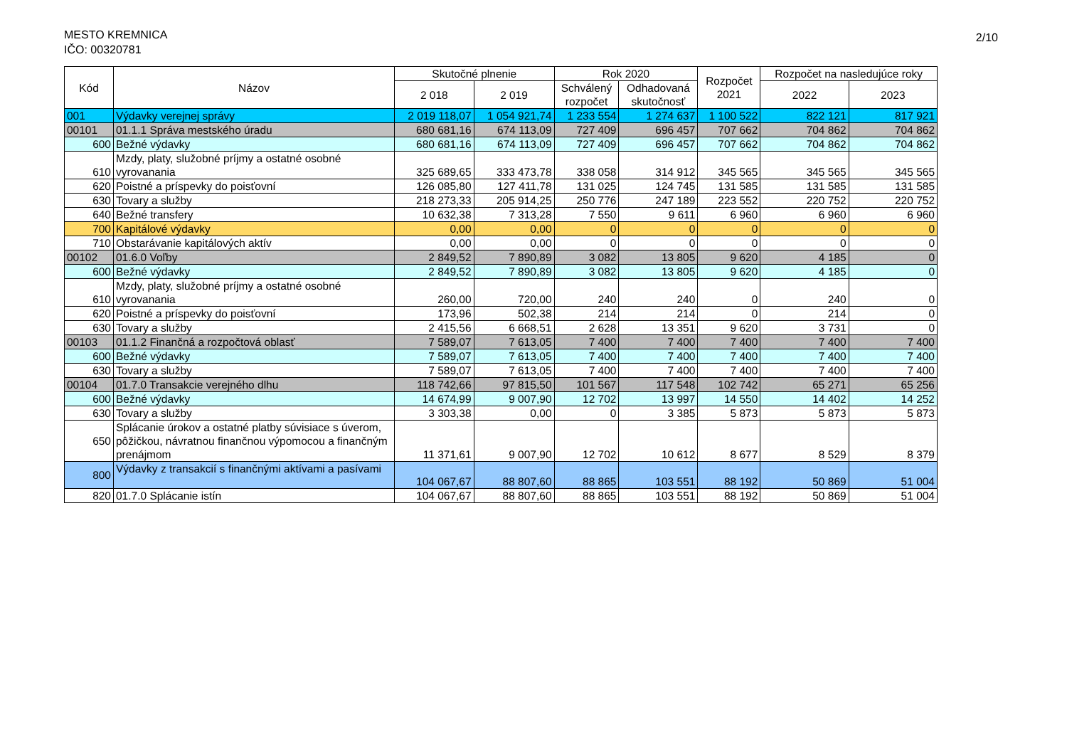MESTO KREMNICA
IČO: 00320781
2/10
| Kód | Názov | Skutočné plnenie | | Rok 2020 | | Rozpočet 2021 | Rozpočet na nasledujúce roky | |
| --- | --- | --- | --- | --- | --- | --- | --- | --- |
| | | 2 018 | 2 019 | Schválený rozpočet | Odhadovaná skutočnosť | | 2022 | 2023 |
| 001 | Výdavky verejnej správy | 2 019 118,07 | 1 054 921,74 | 1 233 554 | 1 274 637 | 1 100 522 | 822 121 | 817 921 |
| 00101 | 01.1.1 Správa mestského úradu | 680 681,16 | 674 113,09 | 727 409 | 696 457 | 707 662 | 704 862 | 704 862 |
| 600 | Bežné výdavky | 680 681,16 | 674 113,09 | 727 409 | 696 457 | 707 662 | 704 862 | 704 862 |
| 610 | Mzdy, platy, služobné príjmy a ostatné osobné vyrovanania | 325 689,65 | 333 473,78 | 338 058 | 314 912 | 345 565 | 345 565 | 345 565 |
| 620 | Poistné a príspevky do poisťovní | 126 085,80 | 127 411,78 | 131 025 | 124 745 | 131 585 | 131 585 | 131 585 |
| 630 | Tovary a služby | 218 273,33 | 205 914,25 | 250 776 | 247 189 | 223 552 | 220 752 | 220 752 |
| 640 | Bežné transfery | 10 632,38 | 7 313,28 | 7 550 | 9 611 | 6 960 | 6 960 | 6 960 |
| 700 | Kapitálové výdavky | 0,00 | 0,00 | 0 | 0 | 0 | 0 | 0 |
| 710 | Obstarávanie kapitálových aktív | 0,00 | 0,00 | 0 | 0 | 0 | 0 | 0 |
| 00102 | 01.6.0 Voľby | 2 849,52 | 7 890,89 | 3 082 | 13 805 | 9 620 | 4 185 | 0 |
| 600 | Bežné výdavky | 2 849,52 | 7 890,89 | 3 082 | 13 805 | 9 620 | 4 185 | 0 |
| 610 | Mzdy, platy, služobné príjmy a ostatné osobné vyrovanania | 260,00 | 720,00 | 240 | 240 | 0 | 240 | 0 |
| 620 | Poistné a príspevky do poisťovní | 173,96 | 502,38 | 214 | 214 | 0 | 214 | 0 |
| 630 | Tovary a služby | 2 415,56 | 6 668,51 | 2 628 | 13 351 | 9 620 | 3 731 | 0 |
| 00103 | 01.1.2 Finančná a rozpočtová oblasť | 7 589,07 | 7 613,05 | 7 400 | 7 400 | 7 400 | 7 400 | 7 400 |
| 600 | Bežné výdavky | 7 589,07 | 7 613,05 | 7 400 | 7 400 | 7 400 | 7 400 | 7 400 |
| 630 | Tovary a služby | 7 589,07 | 7 613,05 | 7 400 | 7 400 | 7 400 | 7 400 | 7 400 |
| 00104 | 01.7.0 Transakcie verejného dlhu | 118 742,66 | 97 815,50 | 101 567 | 117 548 | 102 742 | 65 271 | 65 256 |
| 600 | Bežné výdavky | 14 674,99 | 9 007,90 | 12 702 | 13 997 | 14 550 | 14 402 | 14 252 |
| 630 | Tovary a služby | 3 303,38 | 0,00 | 0 | 3 385 | 5 873 | 5 873 | 5 873 |
| 650 | Splácanie úrokov a ostatné platby súvisiace s úverom, pôžičkou, návratnou finančnou výpomocou a finančným prenájmom | 11 371,61 | 9 007,90 | 12 702 | 10 612 | 8 677 | 8 529 | 8 379 |
| 800 | Výdavky z transakcií s finančnými aktívami a pasívami | 104 067,67 | 88 807,60 | 88 865 | 103 551 | 88 192 | 50 869 | 51 004 |
| 820 | 01.7.0 Splácanie istín | 104 067,67 | 88 807,60 | 88 865 | 103 551 | 88 192 | 50 869 | 51 004 |